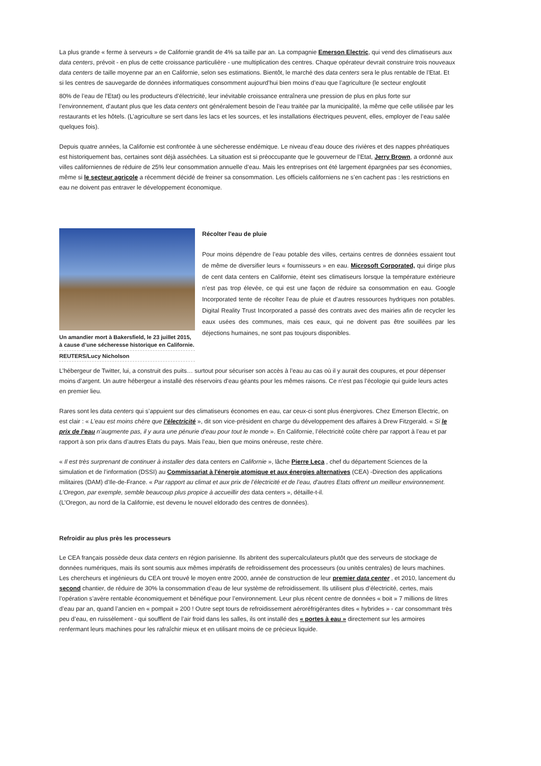La plus grande « ferme à serveurs » de Californie grandit de 4% sa taille par an. La compagnie Emerson Electric, qui vend des climatiseurs aux data centers, prévoit - en plus de cette croissance particulière - une multiplication des centres. Chaque opérateur devrait construire trois nouveaux data centers de taille moyenne par an en Californie, selon ses estimations. Bientôt, le marché des data centers sera le plus rentable de l’Etat. Et si les centres de sauvegarde de données informatiques consomment aujourd’hui bien moins d’eau que l’agriculture (le secteur engloutit
80% de l’eau de l’Etat) ou les producteurs d’électricité, leur inévitable croissance entraînera une pression de plus en plus forte sur l’environnement, d’autant plus que les data centers ont généralement besoin de l’eau traitée par la municipalité, la même que celle utilisée par les restaurants et les hôtels. (L’agriculture se sert dans les lacs et les sources, et les installations électriques peuvent, elles, employer de l’eau salée quelques fois).
Depuis quatre années, la Californie est confrontée à une sécheresse endémique. Le niveau d’eau douce des rivières et des nappes phréatiques est historiquement bas, certaines sont déjà asséchées. La situation est si préoccupante que le gouverneur de l’Etat, Jerry Brown, a ordonné aux villes californiennes de réduire de 25% leur consommation annuelle d’eau. Mais les entreprises ont été largement épargnées par ses économies, même si le secteur agricole a récemment décidé de freiner sa consommation. Les officiels californiens ne s’en cachent pas : les restrictions en eau ne doivent pas entraver le développement économique.
Un amandier mort à Bakersfield, le 23 juillet 2015, à cause d’une sécheresse historique en Californie.
REUTERS/Lucy Nicholson
Récolter l'eau de pluie
Pour moins dépendre de l’eau potable des villes, certains centres de données essaient tout de même de diversifier leurs « fournisseurs » en eau. Microsoft Corporated, qui dirige plus de cent data centers en Californie, éteint ses climatiseurs lorsque la température extérieure n’est pas trop élevée, ce qui est une façon de réduire sa consommation en eau. Google Incorporated tente de récolter l’eau de pluie et d’autres ressources hydriques non potables. Digital Reality Trust Incorporated a passé des contrats avec des mairies afin de recycler les eaux usées des communes, mais ces eaux, qui ne doivent pas être souillées par les déjections humaines, ne sont pas toujours disponibles.
L’hébergeur de Twitter, lui, a construit des puits… surtout pour sécuriser son accès à l’eau au cas où il y aurait des coupures, et pour dépenser moins d’argent. Un autre hébergeur a installé des réservoirs d’eau géants pour les mêmes raisons. Ce n’est pas l’écologie qui guide leurs actes en premier lieu.
Rares sont les data centers qui s’appuient sur des climatiseurs économes en eau, car ceux-ci sont plus énergivores. Chez Emerson Electric, on est clair : « L’eau est moins chère que l’électricité », dit son vice-président en charge du développement des affaires à Drew Fitzgerald. « Si le prix de l’eau n’augmente pas, il y aura une pénurie d’eau pour tout le monde ». En Californie, l’électricité coûte chère par rapport à l’eau et par rapport à son prix dans d’autres Etats du pays. Mais l’eau, bien que moins onéreuse, reste chère.
« Il est très surprenant de continuer à installer des data centers en Californie », lâche Pierre Leca , chef du département Sciences de la simulation et de l’information (DSSI) au Commissariat à l'énergie atomique et aux énergies alternatives (CEA) -Direction des applications militaires (DAM) d’Ile-de-France. « Par rapport au climat et aux prix de l’électricité et de l’eau, d'autres Etats offrent un meilleur environnement. L’Oregon, par exemple, semble beaucoup plus propice à accueillir des data centers », détaille-t-il.
(L’Oregon, au nord de la Californie, est devenu le nouvel eldorado des centres de données).
Refroidir au plus près les processeurs
Le CEA français possède deux data centers en région parisienne. Ils abritent des supercalculateurs plutôt que des serveurs de stockage de données numériques, mais ils sont soumis aux mêmes impératifs de refroidissement des processeurs (ou unités centrales) de leurs machines. Les chercheurs et ingénieurs du CEA ont trouvé le moyen entre 2000, année de construction de leur premier data center , et 2010, lancement du second chantier, de réduire de 30% la consommation d’eau de leur système de refroidissement. Ils utilisent plus d’électricité, certes, mais l’opération s’avère rentable économiquement et bénéfique pour l’environnement. Leur plus récent centre de données « boit » 7 millions de litres d’eau par an, quand l’ancien en « pompait » 200 ! Outre sept tours de refroidissement aéroréfrigérantes dites « hybrides » - car consommant très peu d’eau, en ruissèlement - qui soufflent de l’air froid dans les salles, ils ont installé des « portes à eau » directement sur les armoires renfermant leurs machines pour les rafraîchir mieux et en utilisant moins de ce précieux liquide.